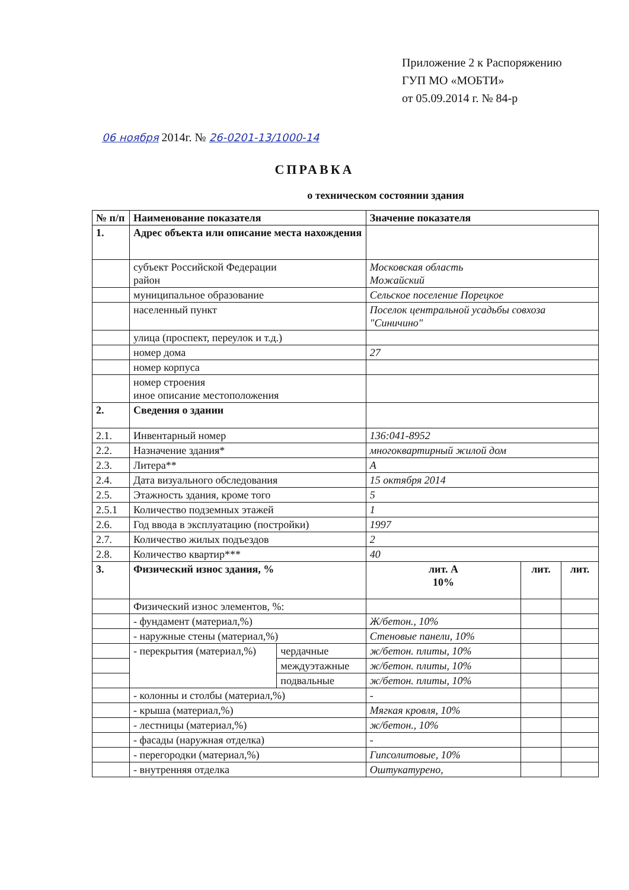Приложение 2 к Распоряжению
ГУП МО «МОБТИ»
от 05.09.2014 г. № 84-р
06 ноября 2014г. № 26-0201-13/1000-14
СПРАВКА
о техническом состоянии здания
| № п/п | Наименование показателя | | Значение показателя | | |
| --- | --- | --- | --- | --- | --- |
| 1. | Адрес объекта или описание места нахождения | | | | |
| | субъект Российской Федерации район | | Московская область Можайский | | |
| | муниципальное образование | | Сельское поселение Порецкое | | |
| | населенный пункт | | Поселок центральной усадьбы совхоза "Синичино" | | |
| | улица (проспект, переулок и т.д.) | | | | |
| | номер дома | | 27 | | |
| | номер корпуса | | | | |
| | номер строения иное описание местоположения | | | | |
| 2. | Сведения о здании | | | | |
| 2.1. | Инвентарный номер | | 136:041-8952 | | |
| 2.2. | Назначение здания* | | многоквартирный жилой дом | | |
| 2.3. | Литера** | | А | | |
| 2.4. | Дата визуального обследования | | 15 октября 2014 | | |
| 2.5. | Этажность здания, кроме того | | 5 | | |
| 2.5.1 | Количество подземных этажей | | 1 | | |
| 2.6. | Год ввода в эксплуатацию (постройки) | | 1997 | | |
| 2.7. | Количество жилых подъездов | | 2 | | |
| 2.8. | Количество квартир*** | | 40 | | |
| 3. | Физический износ здания, % | | лит. А 10% | лит. | лит. |
| | Физический износ элементов, %: | | | | |
| | - фундамент (материал,%) | | Ж/бетон., 10% | | |
| | - наружные стены (материал,%) | | Стеновые панели, 10% | | |
| | - перекрытия (материал,%) | чердачные | ж/бетон. плиты, 10% | | |
| | | междуэтажные | ж/бетон. плиты, 10% | | |
| | | подвальные | ж/бетон. плиты, 10% | | |
| | - колонны и столбы (материал,%) | | - | | |
| | - крыша (материал,%) | | Мягкая кровля, 10% | | |
| | - лестницы (материал,%) | | ж/бетон., 10% | | |
| | - фасады (наружная отделка) | | - | | |
| | - перегородки (материал,%) | | Гипсолитовые, 10% | | |
| | - внутренняя отделка | | Оштукатурено, | | |